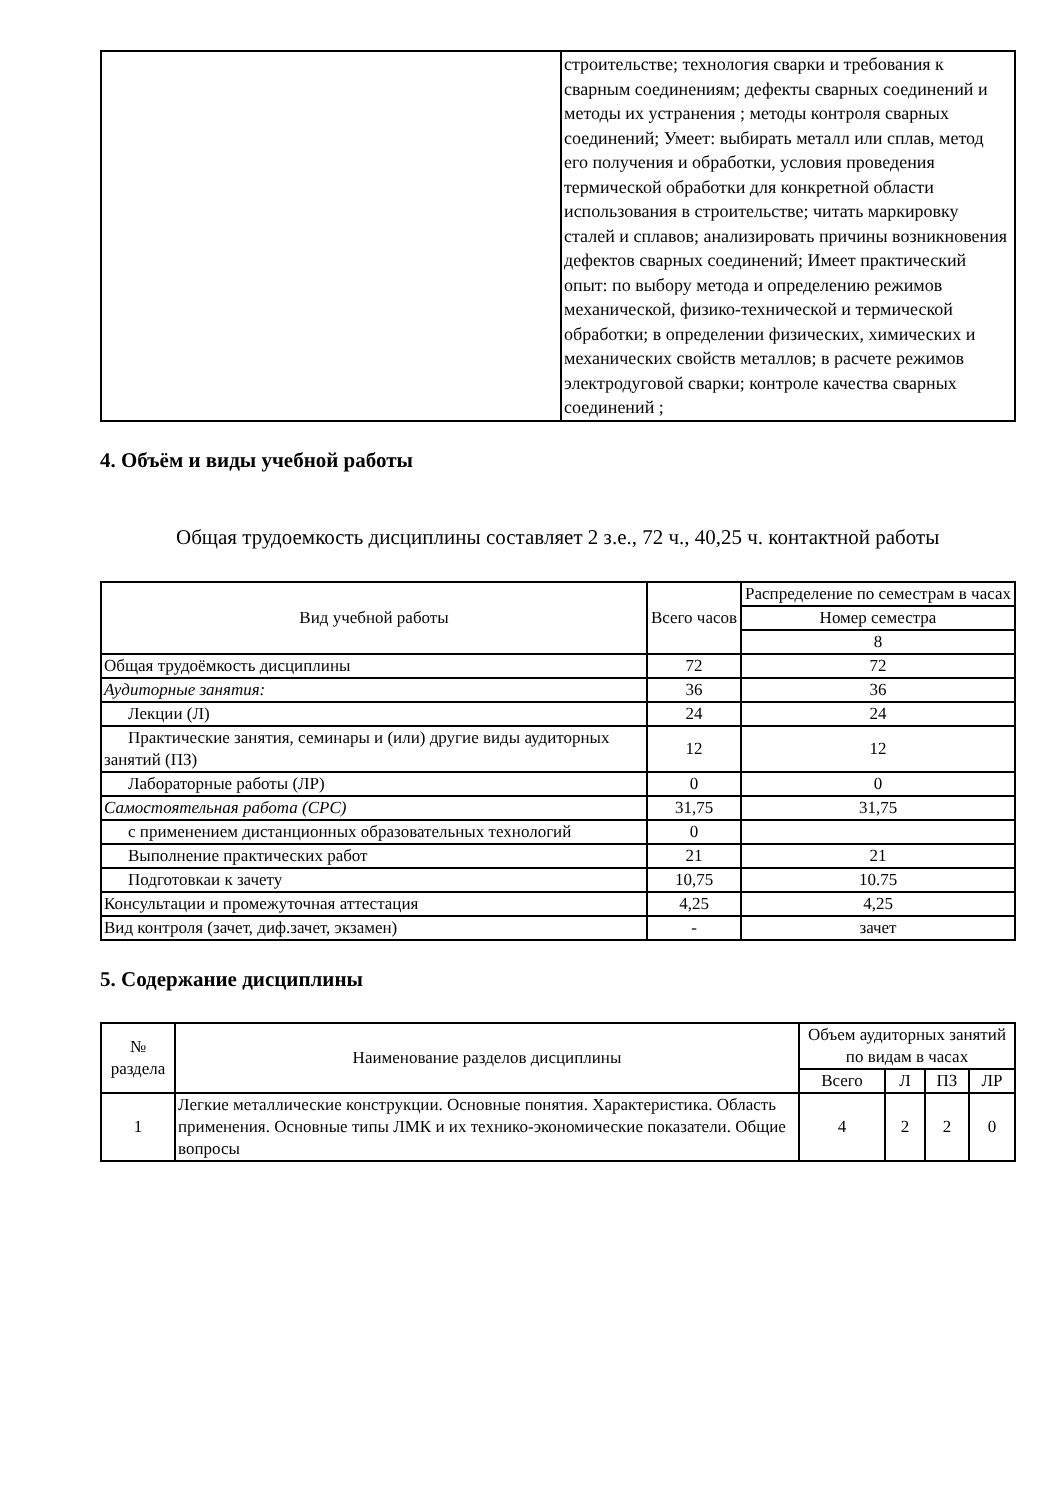| | строительстве; технология сварки и требования к сварным соединениям; дефекты сварных соединений и методы их устранения ; методы контроля сварных соединений; Умеет: выбирать металл или сплав, метод его получения и обработки, условия проведения термической обработки для конкретной области использования в строительстве; читать маркировку сталей и сплавов; анализировать причины возникновения дефектов сварных соединений; Имеет практический опыт: по выбору метода и определению режимов механической, физико-технической и термической обработки; в определении физических, химических и механических свойств металлов; в расчете режимов электродуговой сварки; контроле качества сварных соединений ; |
4. Объём и виды учебной работы
Общая трудоемкость дисциплины составляет 2 з.е., 72 ч., 40,25 ч. контактной работы
| Вид учебной работы | Всего часов | Распределение по семестрам в часах |
| --- | --- | --- |
| | | Номер семестра |
| | | 8 |
| Общая трудоёмкость дисциплины | 72 | 72 |
| Аудиторные занятия: | 36 | 36 |
| Лекции (Л) | 24 | 24 |
| Практические занятия, семинары и (или) другие виды аудиторных занятий (ПЗ) | 12 | 12 |
| Лабораторные работы (ЛР) | 0 | 0 |
| Самостоятельная работа (СРС) | 31,75 | 31,75 |
| с применением дистанционных образовательных технологий | 0 | |
| Выполнение практических работ | 21 | 21 |
| Подготовкаи к зачету | 10,75 | 10.75 |
| Консультации и промежуточная аттестация | 4,25 | 4,25 |
| Вид контроля (зачет, диф.зачет, экзамен) | - | зачет |
5. Содержание дисциплины
| № раздела | Наименование разделов дисциплины | Объем аудиторных занятий по видам в часах | | | |
| --- | --- | --- | --- | --- | --- |
| | | Всего | Л | ПЗ | ЛР |
| 1 | Легкие металлические конструкции. Основные понятия. Характеристика. Область применения. Основные типы ЛМК и их технико-экономические показатели. Общие вопросы | 4 | 2 | 2 | 0 |